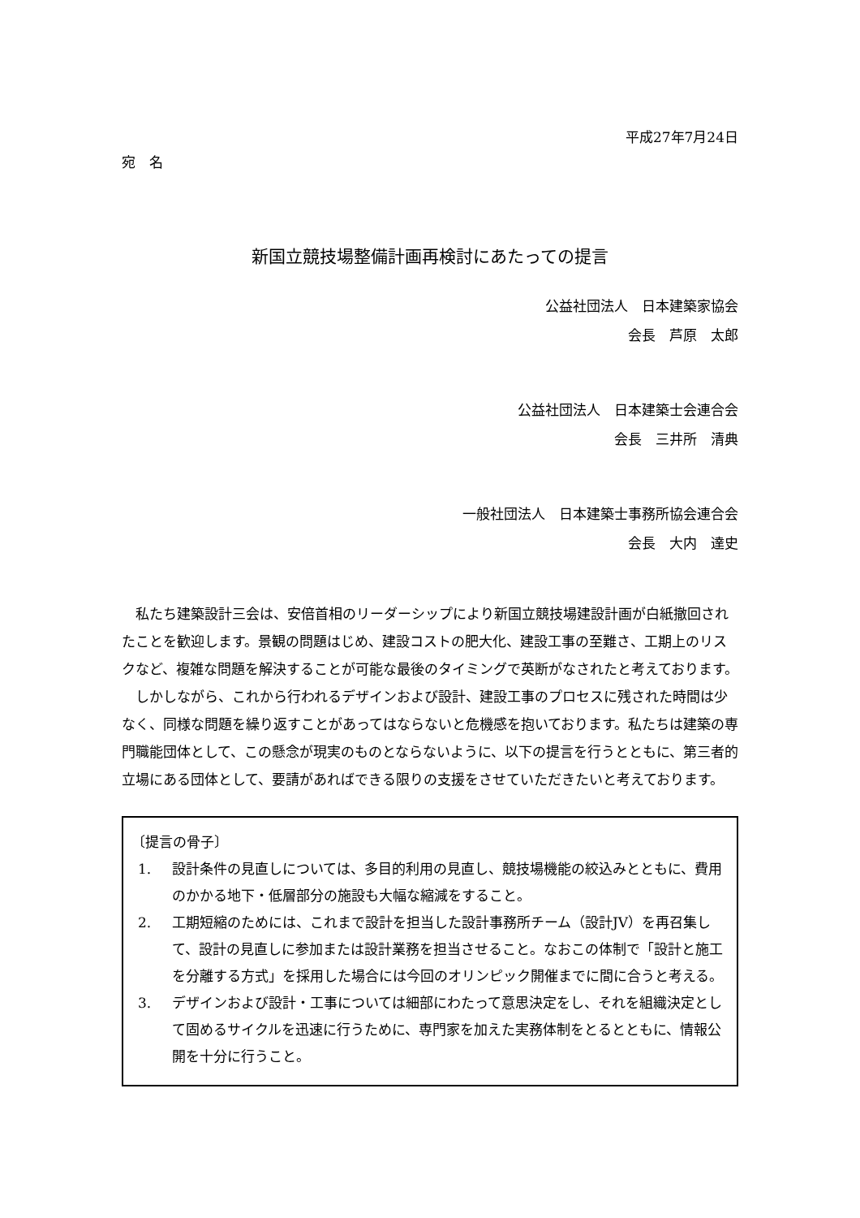平成27年7月24日
宛　名
新国立競技場整備計画再検討にあたっての提言
公益社団法人　日本建築家協会
会長　芦原　太郎
公益社団法人　日本建築士会連合会
会長　三井所　清典
一般社団法人　日本建築士事務所協会連合会
会長　大内　達史
私たち建築設計三会は、安倍首相のリーダーシップにより新国立競技場建設計画が白紙撤回されたことを歓迎します。景観の問題はじめ、建設コストの肥大化、建設工事の至難さ、工期上のリスクなど、複雑な問題を解決することが可能な最後のタイミングで英断がなされたと考えております。
しかしながら、これから行われるデザインおよび設計、建設工事のプロセスに残された時間は少なく、同様な問題を繰り返すことがあってはならないと危機感を抱いております。私たちは建築の専門職能団体として、この懸念が現実のものとならないように、以下の提言を行うとともに、第三者的立場にある団体として、要請があればできる限りの支援をさせていただきたいと考えております。
〔提言の骨子〕
1. 設計条件の見直しについては、多目的利用の見直し、競技場機能の絞込みとともに、費用のかかる地下・低層部分の施設も大幅な縮減をすること。
2. 工期短縮のためには、これまで設計を担当した設計事務所チーム（設計JV）を再召集して、設計の見直しに参加または設計業務を担当させること。なおこの体制で「設計と施工を分離する方式」を採用した場合には今回のオリンピック開催までに間に合うと考える。
3. デザインおよび設計・工事については細部にわたって意思決定をし、それを組織決定として固めるサイクルを迅速に行うために、専門家を加えた実務体制をとるとともに、情報公開を十分に行うこと。